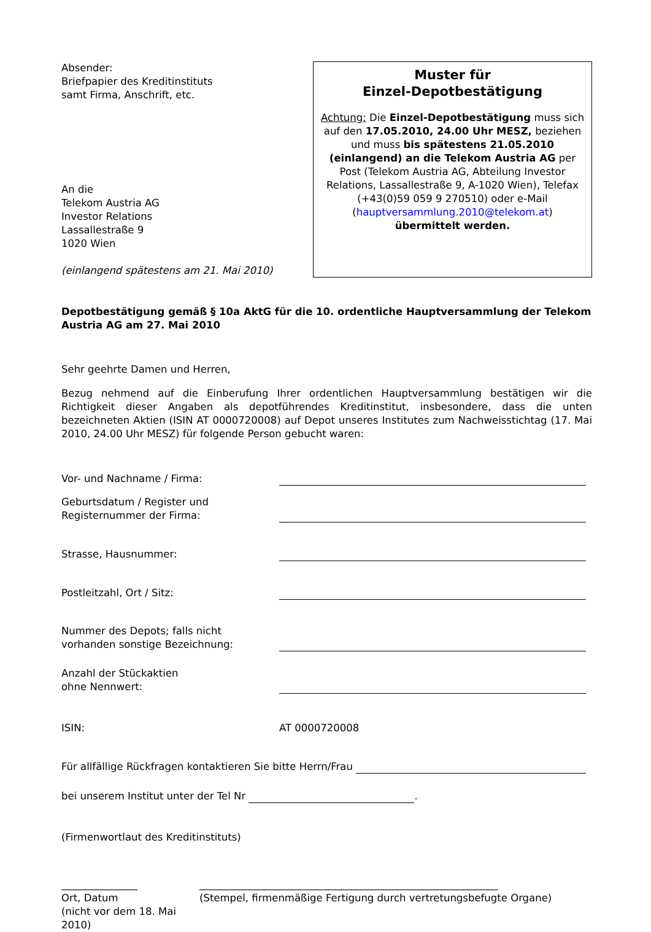Absender:
Briefpapier des Kreditinstituts
samt Firma, Anschrift, etc.
An die
Telekom Austria AG
Investor Relations
Lassallestraße 9
1020 Wien
(einlangend spätestens am 21. Mai 2010)
Muster für
Einzel-Depotbestätigung
Achtung: Die Einzel-Depotbestätigung muss sich auf den 17.05.2010, 24.00 Uhr MESZ, beziehen und muss bis spätestens 21.05.2010 (einlangend) an die Telekom Austria AG per Post (Telekom Austria AG, Abteilung Investor Relations, Lassallestraße 9, A-1020 Wien), Telefax (+43(0)59 059 9 270510) oder e-Mail (hauptversammlung.2010@telekom.at) übermittelt werden.
Depotbestätigung gemäß § 10a AktG für die 10. ordentliche Hauptversammlung der Telekom Austria AG am 27. Mai 2010
Sehr geehrte Damen und Herren,
Bezug nehmend auf die Einberufung Ihrer ordentlichen Hauptversammlung bestätigen wir die Richtigkeit dieser Angaben als depotführendes Kreditinstitut, insbesondere, dass die unten bezeichneten Aktien (ISIN AT 0000720008) auf Depot unseres Institutes zum Nachweisstichtag (17. Mai 2010, 24.00 Uhr MESZ) für folgende Person gebucht waren:
Vor- und Nachname / Firma:
Geburtsdatum / Register und
Registernummer der Firma:
Strasse, Hausnummer:
Postleitzahl, Ort / Sitz:
Nummer des Depots; falls nicht
vorhanden sonstige Bezeichnung:
Anzahl der Stückaktien
ohne Nennwert:
ISIN:
AT 0000720008
Für allfällige Rückfragen kontaktieren Sie bitte Herrn/Frau
bei unserem Institut unter der Tel Nr
.
(Firmenwortlaut des Kreditinstituts)
_______________
Ort, Datum
(nicht vor dem 18. Mai 2010)
___________________________________________________________
(Stempel, firmenmäßige Fertigung durch vertretungsbefugte Organe)